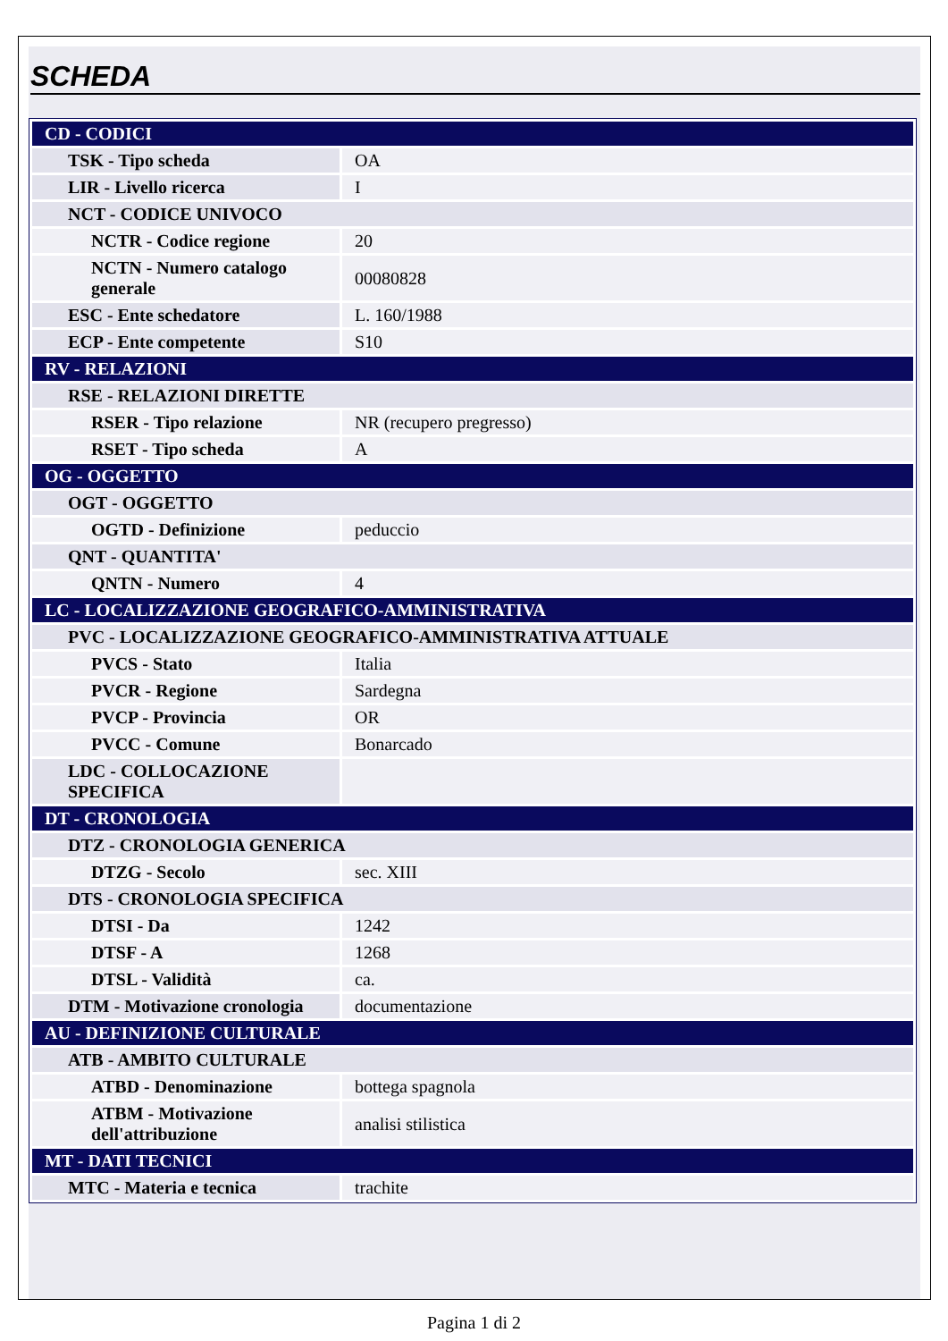SCHEDA
| CD - CODICI | |
| TSK - Tipo scheda | OA |
| LIR - Livello ricerca | I |
| NCT - CODICE UNIVOCO | |
| NCTR - Codice regione | 20 |
| NCTN - Numero catalogo generale | 00080828 |
| ESC - Ente schedatore | L. 160/1988 |
| ECP - Ente competente | S10 |
| RV - RELAZIONI | |
| RSE - RELAZIONI DIRETTE | |
| RSER - Tipo relazione | NR (recupero pregresso) |
| RSET - Tipo scheda | A |
| OG - OGGETTO | |
| OGT - OGGETTO | |
| OGTD - Definizione | peduccio |
| QNT - QUANTITA' | |
| QNTN - Numero | 4 |
| LC - LOCALIZZAZIONE GEOGRAFICO-AMMINISTRATIVA | |
| PVC - LOCALIZZAZIONE GEOGRAFICO-AMMINISTRATIVA ATTUALE | |
| PVCS - Stato | Italia |
| PVCR - Regione | Sardegna |
| PVCP - Provincia | OR |
| PVCC - Comune | Bonarcado |
| LDC - COLLOCAZIONE SPECIFICA | |
| DT - CRONOLOGIA | |
| DTZ - CRONOLOGIA GENERICA | |
| DTZG - Secolo | sec. XIII |
| DTS - CRONOLOGIA SPECIFICA | |
| DTSI - Da | 1242 |
| DTSF - A | 1268 |
| DTSL - Validità | ca. |
| DTM - Motivazione cronologia | documentazione |
| AU - DEFINIZIONE CULTURALE | |
| ATB - AMBITO CULTURALE | |
| ATBD - Denominazione | bottega spagnola |
| ATBM - Motivazione dell'attribuzione | analisi stilistica |
| MT - DATI TECNICI | |
| MTC - Materia e tecnica | trachite |
Pagina 1 di 2